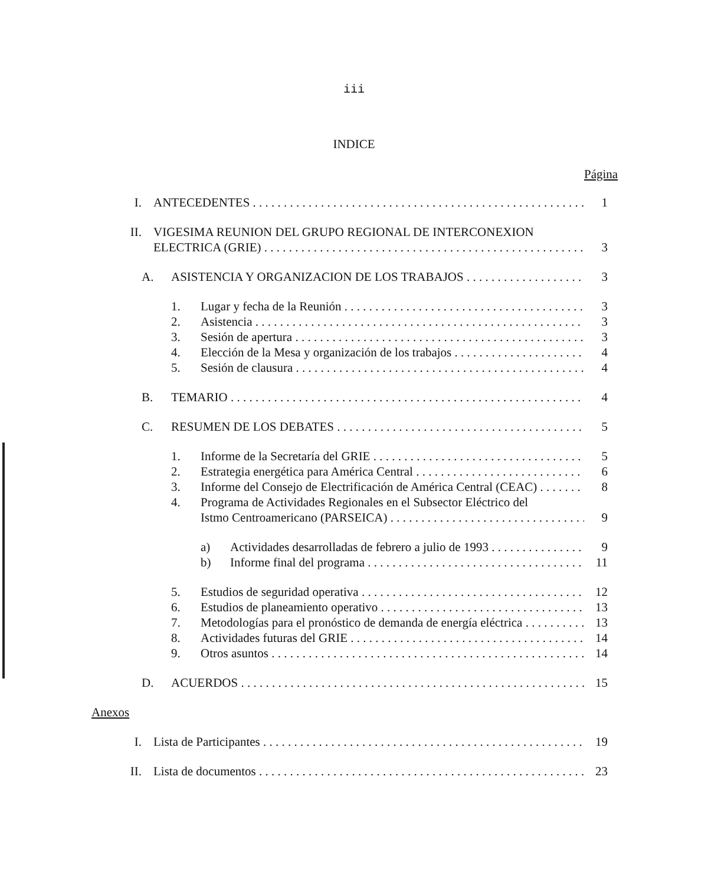iii
INDICE
Página
I. ANTECEDENTES 1
II. VIGESIMA REUNION DEL GRUPO REGIONAL DE INTERCONEXION
ELECTRICA (GRIE) 3
A. ASISTENCIA Y ORGANIZACION DE LOS TRABAJOS 3
1. Lugar y fecha de la Reunión 3
2. Asistencia 3
3. Sesión de apertura 3
4. Elección de la Mesa y organización de los trabajos 4
5. Sesión de clausura 4
B. TEMARIO 4
C. RESUMEN DE LOS DEBATES 5
1. Informe de la Secretaría del GRIE 5
2. Estrategia energética para América Central 6
3. Informe del Consejo de Electrificación de América Central (CEAC) 8
4. Programa de Actividades Regionales en el Subsector Eléctrico del
Istmo Centroamericano (PARSEICA) 9
a) Actividades desarrolladas de febrero a julio de 1993 9
b) Informe final del programa 11
5. Estudios de seguridad operativa 12
6. Estudios de planeamiento operativo 13
7. Metodologías para el pronóstico de demanda de energía eléctrica 13
8. Actividades futuras del GRIE 14
9. Otros asuntos 14
D. ACUERDOS 15
Anexos
I. Lista de Participantes 19
II. Lista de documentos 23